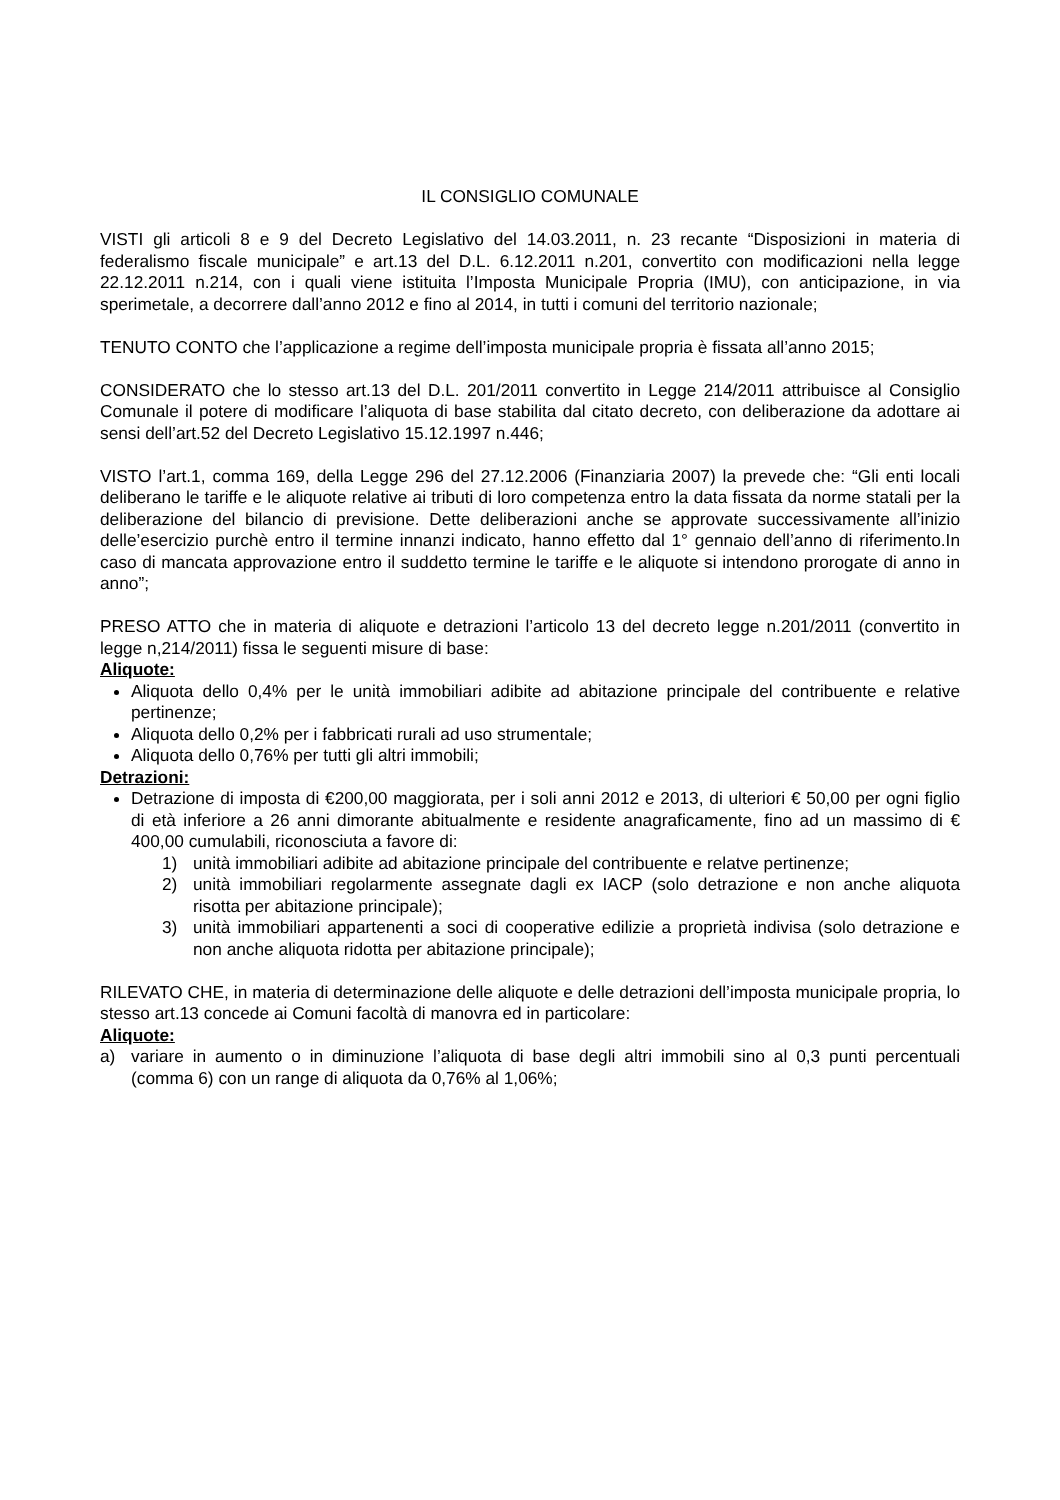IL CONSIGLIO COMUNALE
VISTI gli articoli 8 e 9 del Decreto Legislativo del 14.03.2011, n. 23 recante “Disposizioni in materia di federalismo fiscale municipale” e art.13 del D.L. 6.12.2011 n.201, convertito con modificazioni nella legge 22.12.2011 n.214, con i quali viene istituita l’Imposta Municipale Propria (IMU), con anticipazione, in via sperimetale, a decorrere dall’anno 2012 e fino al 2014, in tutti i comuni del territorio nazionale;
TENUTO CONTO che l’applicazione a regime dell’imposta municipale propria è fissata all’anno 2015;
CONSIDERATO che lo stesso art.13 del D.L. 201/2011 convertito in Legge 214/2011 attribuisce al Consiglio Comunale il potere di modificare l’aliquota di base stabilita dal citato decreto, con deliberazione da adottare ai sensi dell’art.52 del Decreto Legislativo 15.12.1997 n.446;
VISTO l’art.1, comma 169, della Legge 296 del 27.12.2006 (Finanziaria 2007) la prevede che: “Gli enti locali deliberano le tariffe e le aliquote relative ai tributi di loro competenza entro la data fissata da norme statali per la deliberazione del bilancio di previsione. Dette deliberazioni anche se approvate successivamente all’inizio delle’esercizio purchè entro il termine innanzi indicato, hanno effetto dal 1° gennaio dell’anno di riferimento.In caso di mancata approvazione entro il suddetto termine le tariffe e le aliquote si intendono prorogate di anno in anno”;
PRESO ATTO che in materia di aliquote e detrazioni l’articolo 13 del decreto legge n.201/2011 (convertito in legge n,214/2011) fissa le seguenti misure di base:
Aliquote:
Aliquota dello 0,4% per le unità immobiliari adibite ad abitazione principale del contribuente e relative pertinenze;
Aliquota dello 0,2% per i fabbricati rurali ad uso strumentale;
Aliquota dello 0,76% per tutti gli altri immobili;
Detrazioni:
Detrazione di imposta di €200,00 maggiorata, per i soli anni 2012 e 2013, di ulteriori € 50,00 per ogni figlio di età inferiore a 26 anni dimorante abitualmente e residente anagraficamente, fino ad un massimo di € 400,00 cumulabili, riconosciuta a favore di:
1) unità immobiliari adibite ad abitazione principale del contribuente e relatve pertinenze;
2) unità immobiliari regolarmente assegnate dagli ex IACP (solo detrazione e non anche aliquota risotta per abitazione principale);
3) unità immobiliari appartenenti a soci di cooperative edilizie a proprietà indivisa (solo detrazione e non anche aliquota ridotta per abitazione principale);
RILEVATO CHE, in materia di determinazione delle aliquote e delle detrazioni dell’imposta municipale propria, lo stesso art.13 concede ai Comuni facoltà di manovra ed in particolare:
Aliquote:
a) variare in aumento o in diminuzione l’aliquota di base degli altri immobili sino al 0,3 punti percentuali (comma 6) con un range di aliquota da 0,76% al 1,06%;